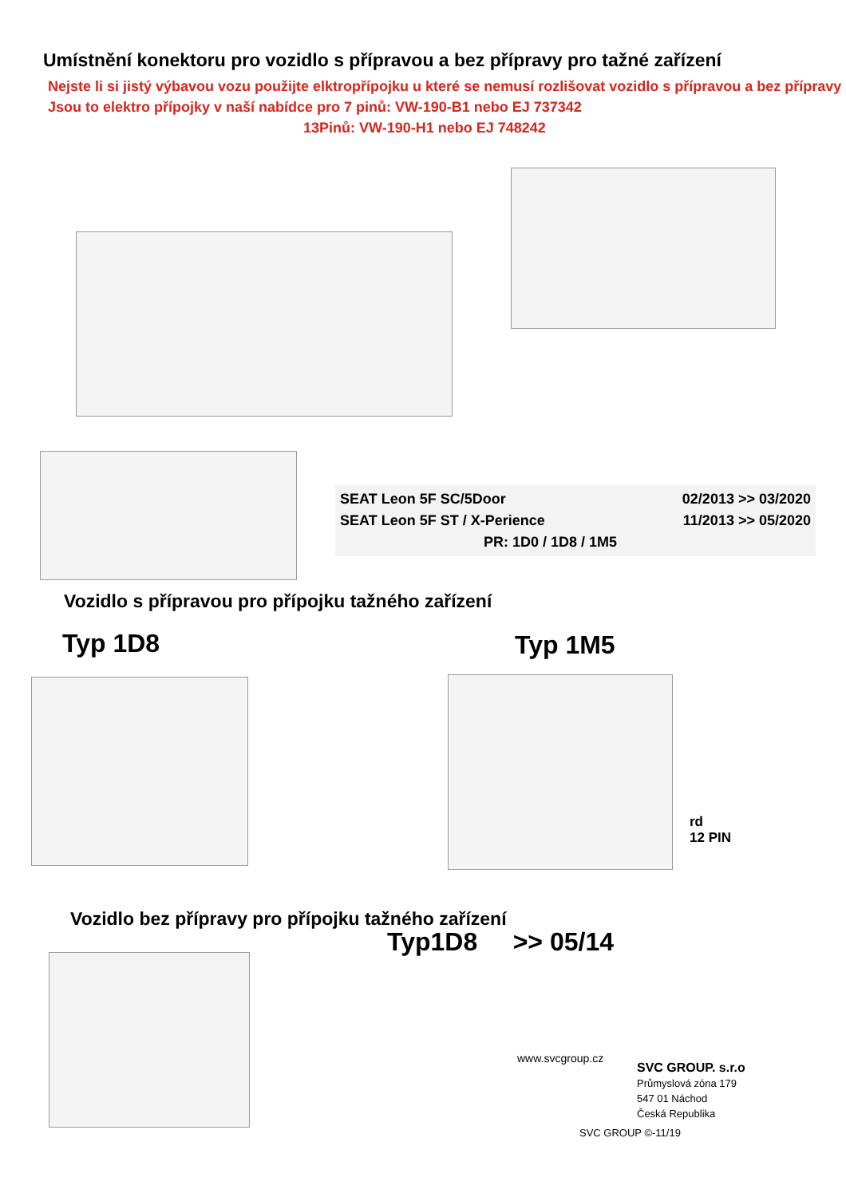Umístnění konektoru pro vozidlo s přípravou a bez přípravy pro tažné zařízení
Nejste li si jistý výbavou vozu použijte elktropřípojku u které se nemusí rozlišovat vozidlo s přípravou a bez přípravy
Jsou to elektro přípojky v naší nabídce pro 7 pinů: VW-190-B1 nebo EJ 737342
13Pinů: VW-190-H1 nebo EJ 748242
SEAT Leon 5F SC/5Door 02/2013 >> 03/2020
SEAT Leon 5F ST / X-Perience 11/2013 >> 05/2020
PR: 1D0 / 1D8 / 1M5
Vozidlo s přípravou pro přípojku tažného zařízení
Typ 1D8 Typ 1M5
rd
12 PIN
Vozidlo bez přípravy pro přípojku tažného zařízení
Typ1D8 >> 05/14
www.svcgroup.cz
SVC GROUP. s.r.o
Průmyslová zóna 179
547 01 Náchod
Česká Republika
SVC GROUP ©-11/19